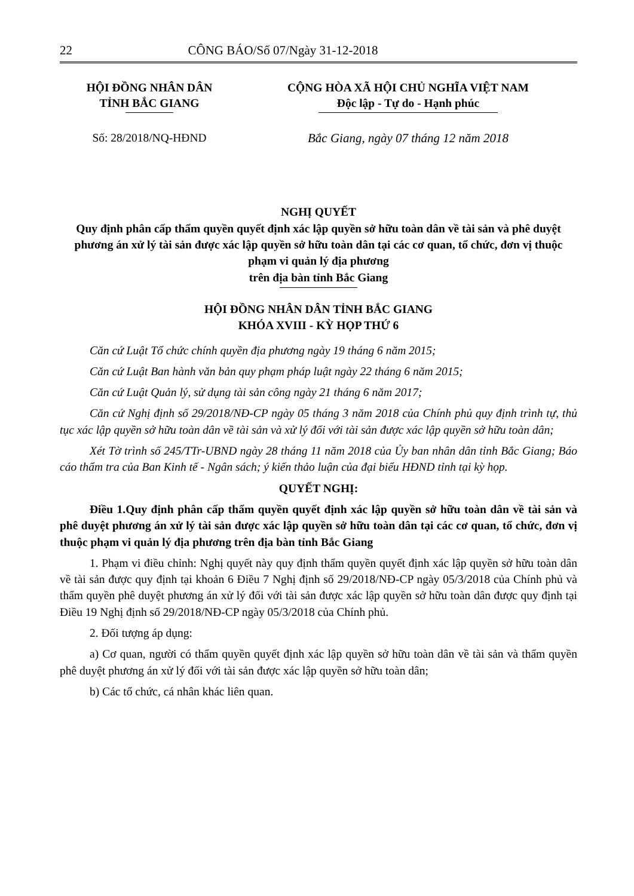22 CÔNG BÁO/Số 07/Ngày 31-12-2018
HỘI ĐỒNG NHÂN DÂN
TỈNH BẮC GIANG
CỘNG HÒA XÃ HỘI CHỦ NGHĨA VIỆT NAM
Độc lập - Tự do - Hạnh phúc
Số: 28/2018/NQ-HĐND Bắc Giang, ngày 07 tháng 12 năm 2018
NGHỊ QUYẾT
Quy định phân cấp thẩm quyền quyết định xác lập quyền sở hữu toàn dân về tài sản và phê duyệt phương án xử lý tài sản được xác lập quyền sở hữu toàn dân tại các cơ quan, tổ chức, đơn vị thuộc phạm vi quản lý địa phương
trên địa bàn tỉnh Bắc Giang
HỘI ĐỒNG NHÂN DÂN TỈNH BẮC GIANG
KHÓA XVIII - KỲ HỌP THỨ 6
Căn cứ Luật Tổ chức chính quyền địa phương ngày 19 tháng 6 năm 2015;
Căn cứ Luật Ban hành văn bản quy phạm pháp luật ngày 22 tháng 6 năm 2015;
Căn cứ Luật Quản lý, sử dụng tài sản công ngày 21 tháng 6 năm 2017;
Căn cứ Nghị định số 29/2018/NĐ-CP ngày 05 tháng 3 năm 2018 của Chính phủ quy định trình tự, thủ tục xác lập quyền sở hữu toàn dân về tài sản và xử lý đối với tài sản được xác lập quyền sở hữu toàn dân;
Xét Tờ trình số 245/TTr-UBND ngày 28 tháng 11 năm 2018 của Ủy ban nhân dân tỉnh Bắc Giang; Báo cáo thẩm tra của Ban Kinh tế - Ngân sách; ý kiến thảo luận của đại biểu HĐND tỉnh tại kỳ họp.
QUYẾT NGHỊ:
Điều 1.Quy định phân cấp thẩm quyền quyết định xác lập quyền sở hữu toàn dân về tài sản và phê duyệt phương án xử lý tài sản được xác lập quyền sở hữu toàn dân tại các cơ quan, tổ chức, đơn vị thuộc phạm vi quản lý địa phương trên địa bàn tỉnh Bắc Giang
1. Phạm vi điều chỉnh: Nghị quyết này quy định thẩm quyền quyết định xác lập quyền sở hữu toàn dân về tài sản được quy định tại khoản 6 Điều 7 Nghị định số 29/2018/NĐ-CP ngày 05/3/2018 của Chính phủ và thẩm quyền phê duyệt phương án xử lý đối với tài sản được xác lập quyền sở hữu toàn dân được quy định tại Điều 19 Nghị định số 29/2018/NĐ-CP ngày 05/3/2018 của Chính phủ.
2. Đối tượng áp dụng:
a) Cơ quan, người có thẩm quyền quyết định xác lập quyền sở hữu toàn dân về tài sản và thẩm quyền phê duyệt phương án xử lý đối với tài sản được xác lập quyền sở hữu toàn dân;
b) Các tổ chức, cá nhân khác liên quan.